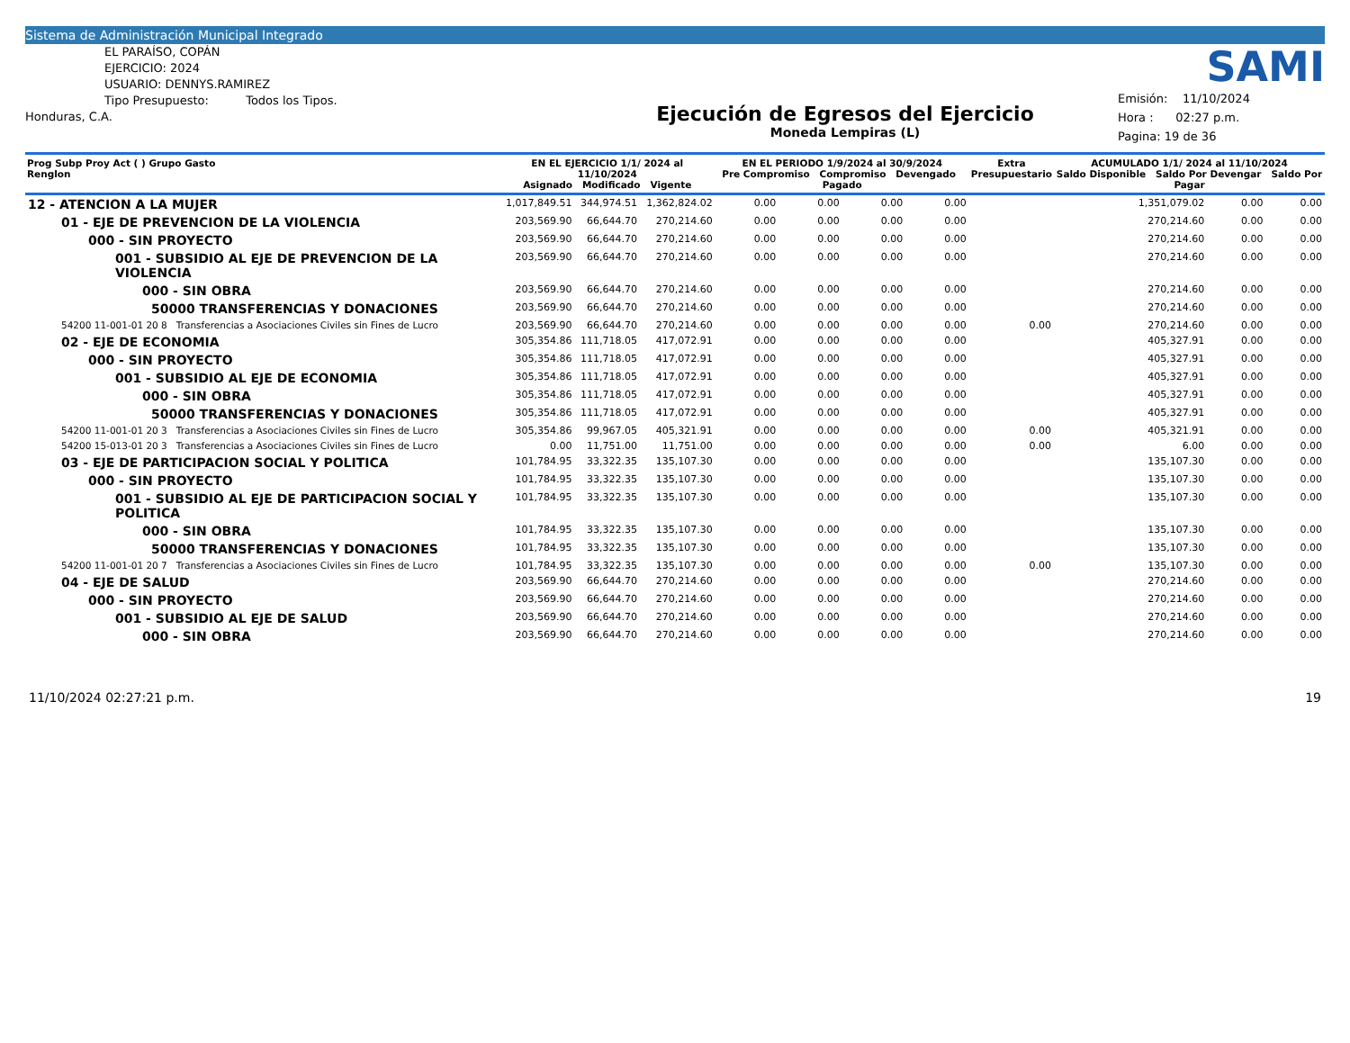Sistema de Administración Municipal Integrado
EL PARAÍSO, COPÁN
EJERCICIO: 2024
USUARIO: DENNYS.RAMIREZ
Tipo Presupuesto: Todos los Tipos.
Honduras, C.A.
Ejecución de Egresos del Ejercicio
Moneda Lempiras (L)
SAMI
Emisión: 11/10/2024
Hora : 02:27 p.m.
Pagina: 19 de 36
| Prog Subp Proy Act ( ) Grupo Gasto Renglon | EN EL EJERCICIO 1/1/ 2024 al 11/10/2024 Asignado Modificado Vigente | | | EN EL PERIODO 1/9/2024 al 30/9/2024 Pre Compromiso Compromiso Devengado Pagado | | | | Extra Presupuestario | ACUMULADO 1/1/ 2024 al 11/10/2024 Saldo Disponible Saldo Por Devengar Saldo Por Pagar | | |
| --- | --- | --- | --- | --- | --- | --- | --- | --- | --- | --- | --- |
| 12 - ATENCION A LA MUJER | 1,017,849.51 | 344,974.51 | 1,362,824.02 | 0.00 | 0.00 | 0.00 | 0.00 | | 1,351,079.02 | 0.00 | 0.00 |
| 01 - EJE DE PREVENCION DE LA VIOLENCIA | 203,569.90 | 66,644.70 | 270,214.60 | 0.00 | 0.00 | 0.00 | 0.00 | | 270,214.60 | 0.00 | 0.00 |
| 000 - SIN PROYECTO | 203,569.90 | 66,644.70 | 270,214.60 | 0.00 | 0.00 | 0.00 | 0.00 | | 270,214.60 | 0.00 | 0.00 |
| 001 - SUBSIDIO AL EJE DE PREVENCION DE LA VIOLENCIA | 203,569.90 | 66,644.70 | 270,214.60 | 0.00 | 0.00 | 0.00 | 0.00 | | 270,214.60 | 0.00 | 0.00 |
| 000 - SIN OBRA | 203,569.90 | 66,644.70 | 270,214.60 | 0.00 | 0.00 | 0.00 | 0.00 | | 270,214.60 | 0.00 | 0.00 |
| 50000 TRANSFERENCIAS Y DONACIONES | 203,569.90 | 66,644.70 | 270,214.60 | 0.00 | 0.00 | 0.00 | 0.00 | | 270,214.60 | 0.00 | 0.00 |
| 54200 11-001-01 20 8 Transferencias a Asociaciones Civiles sin Fines de Lucro | 203,569.90 | 66,644.70 | 270,214.60 | 0.00 | 0.00 | 0.00 | 0.00 | 0.00 | 270,214.60 | 0.00 | 0.00 |
| 02 - EJE DE ECONOMIA | 305,354.86 | 111,718.05 | 417,072.91 | 0.00 | 0.00 | 0.00 | 0.00 | | 405,327.91 | 0.00 | 0.00 |
| 000 - SIN PROYECTO | 305,354.86 | 111,718.05 | 417,072.91 | 0.00 | 0.00 | 0.00 | 0.00 | | 405,327.91 | 0.00 | 0.00 |
| 001 - SUBSIDIO AL EJE DE ECONOMIA | 305,354.86 | 111,718.05 | 417,072.91 | 0.00 | 0.00 | 0.00 | 0.00 | | 405,327.91 | 0.00 | 0.00 |
| 000 - SIN OBRA | 305,354.86 | 111,718.05 | 417,072.91 | 0.00 | 0.00 | 0.00 | 0.00 | | 405,327.91 | 0.00 | 0.00 |
| 50000 TRANSFERENCIAS Y DONACIONES | 305,354.86 | 111,718.05 | 417,072.91 | 0.00 | 0.00 | 0.00 | 0.00 | | 405,327.91 | 0.00 | 0.00 |
| 54200 11-001-01 20 3 Transferencias a Asociaciones Civiles sin Fines de Lucro | 305,354.86 | 99,967.05 | 405,321.91 | 0.00 | 0.00 | 0.00 | 0.00 | 0.00 | 405,321.91 | 0.00 | 0.00 |
| 54200 15-013-01 20 3 Transferencias a Asociaciones Civiles sin Fines de Lucro | 0.00 | 11,751.00 | 11,751.00 | 0.00 | 0.00 | 0.00 | 0.00 | 0.00 | 6.00 | 0.00 | 0.00 |
| 03 - EJE DE PARTICIPACION SOCIAL Y POLITICA | 101,784.95 | 33,322.35 | 135,107.30 | 0.00 | 0.00 | 0.00 | 0.00 | | 135,107.30 | 0.00 | 0.00 |
| 000 - SIN PROYECTO | 101,784.95 | 33,322.35 | 135,107.30 | 0.00 | 0.00 | 0.00 | 0.00 | | 135,107.30 | 0.00 | 0.00 |
| 001 - SUBSIDIO AL EJE DE PARTICIPACION SOCIAL Y POLITICA | 101,784.95 | 33,322.35 | 135,107.30 | 0.00 | 0.00 | 0.00 | 0.00 | | 135,107.30 | 0.00 | 0.00 |
| 000 - SIN OBRA | 101,784.95 | 33,322.35 | 135,107.30 | 0.00 | 0.00 | 0.00 | 0.00 | | 135,107.30 | 0.00 | 0.00 |
| 50000 TRANSFERENCIAS Y DONACIONES | 101,784.95 | 33,322.35 | 135,107.30 | 0.00 | 0.00 | 0.00 | 0.00 | | 135,107.30 | 0.00 | 0.00 |
| 54200 11-001-01 20 7 Transferencias a Asociaciones Civiles sin Fines de Lucro | 101,784.95 | 33,322.35 | 135,107.30 | 0.00 | 0.00 | 0.00 | 0.00 | 0.00 | 135,107.30 | 0.00 | 0.00 |
| 04 - EJE DE SALUD | 203,569.90 | 66,644.70 | 270,214.60 | 0.00 | 0.00 | 0.00 | 0.00 | | 270,214.60 | 0.00 | 0.00 |
| 000 - SIN PROYECTO | 203,569.90 | 66,644.70 | 270,214.60 | 0.00 | 0.00 | 0.00 | 0.00 | | 270,214.60 | 0.00 | 0.00 |
| 001 - SUBSIDIO AL EJE DE SALUD | 203,569.90 | 66,644.70 | 270,214.60 | 0.00 | 0.00 | 0.00 | 0.00 | | 270,214.60 | 0.00 | 0.00 |
| 000 - SIN OBRA | 203,569.90 | 66,644.70 | 270,214.60 | 0.00 | 0.00 | 0.00 | 0.00 | | 270,214.60 | 0.00 | 0.00 |
11/10/2024 02:27:21 p.m. 19